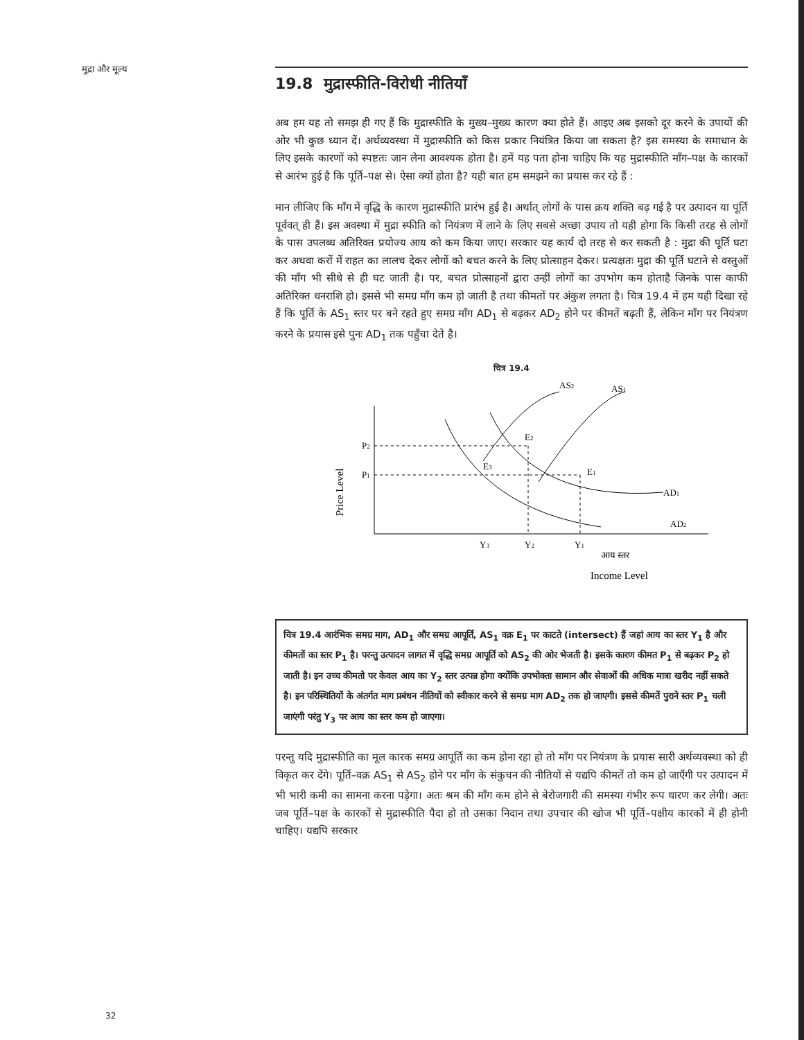मुद्रा और मूल्य
19.8 मुद्रास्फीति-विरोधी नीतियाँ
अब हम यह तो समझ ही गए हैं कि मुद्रास्फीति के मुख्य–मुख्य कारण क्या होते हैं। आइए अब इसको दूर करने के उपायों की ओर भी कुछ ध्यान दें। अर्थव्यवस्था में मुद्रास्फीति को किस प्रकार नियंत्रित किया जा सकता है? इस समस्या के समाधान के लिए इसके कारणों को स्पष्टतः जान लेना आवश्यक होता है। हमें यह पता होना चाहिए कि यह मुद्रास्फीति माँग–पक्ष के कारकों से आरंभ हुई है कि पूर्ति–पक्ष से। ऐसा क्यों होता है? यही बात हम समझने का प्रयास कर रहे हैं :
मान लीजिए कि माँग में वृद्धि के कारण मुद्रास्फीति प्रारंभ हुई है। अर्थात् लोगों के पास क्रय शक्ति बढ़ गई है पर उत्पादन या पूर्ति पूर्ववत् ही हैं। इस अवस्था में मुद्रा स्फीति को नियंत्रण में लाने के लिए सबसे अच्छा उपाय तो यही होगा कि किसी तरह से लोगों के पास उपलब्ध अतिरिक्त प्रयोज्य आय को कम किया जाए। सरकार यह कार्य दो तरह से कर सकती है : मुद्रा की पूर्ति घटा कर अथवा करों में राहत का लालच देकर लोगों को बचत करने के लिए प्रोत्साहन देकर। प्रत्यक्षतः मुद्रा की पूर्ति घटाने से वस्तुओं की माँग भी सीधे से ही घट जाती है। पर, बचत प्रोत्साहनों द्वारा उन्हीं लोगों का उपभोग कम होताहै जिनके पास काफी अतिरिक्त धनराशि हो। इससे भी समग्र माँग कम हो जाती है तथा कीमतों पर अंकुश लगता है। चित्र 19.4 में हम यही दिखा रहे हैं कि पूर्ति के AS<sub>1</sub> स्तर पर बने रहते हुए समग्र माँग AD<sub>1</sub> से बढ़कर AD<sub>2</sub> होने पर कीमतें बढ़ती हैं, लेकिन माँग पर नियंत्रण करने के प्रयास इसे पुनः AD<sub>1</sub> तक पहुँचा देते है।
चित्र 19.4
P2
P1
E2
E3
E1
AS2
AS1
AD1
AD2
Y3
Y2
Y1
आय स्तर
Income Level
Price Level
चित्र 19.4 आरंभिक समग्र माग, AD<sub>1</sub> और समग्र आपूर्ति, AS<sub>1</sub> वक्र E<sub>1</sub> पर काटते (intersect) हैं जहां आय का स्तर Y<sub>1</sub> है और कीमतों का स्तर P<sub>1</sub> है। परन्तु उत्पादन लागत में वृद्धि समग्र आपूर्ति को AS<sub>2</sub> की ओर भेजती है। इसके कारण कीमत P<sub>1</sub> से बढ़कर P<sub>2</sub> हो जाती है। इन उच्च कीमतो पर केवल आय का Y<sub>2</sub> स्तर उत्पन्न होगा क्योंकि उपभोक्ता सामान और सेवाओं की अधिक मात्रा खरीद नहीं सकते है। इन परिस्थितियों के अंतर्गत माग प्रबंधन नीतियों को स्वीकार करने से समग्र माग AD<sub>2</sub> तक हो जाएगी। इससे कीमतें पुराने स्तर P<sub>1</sub> चली जाएंगी परंतु Y<sub>3</sub> पर आय का स्तर कम हो जाएगा।
परन्तु यदि मुद्रास्फीति का मूल कारक समग्र आपूर्ति का कम होना रहा हो तो माँग पर नियंत्रण के प्रयास सारी अर्थव्यवस्था को ही विकृत कर देंगे। पूर्ति–वक्र AS<sub>1</sub> से AS<sub>2</sub> होने पर माँग के संकुचन की नीतियों से यद्यपि कीमतें तो कम हो जाएँगी पर उत्पादन में भी भारी कमी का सामना करना पड़ेगा। अतः श्रम की माँग कम होने से बेरोजगारी की समस्या गंभीर रूप धारण कर लेगी। अतः जब पूर्ति–पक्ष के कारकों से मुद्रास्फीति पैदा हो तो उसका निदान तथा उपचार की खोज भी पूर्ति–पक्षीय कारकों में ही होनी चाहिए। यद्यपि सरकार
32